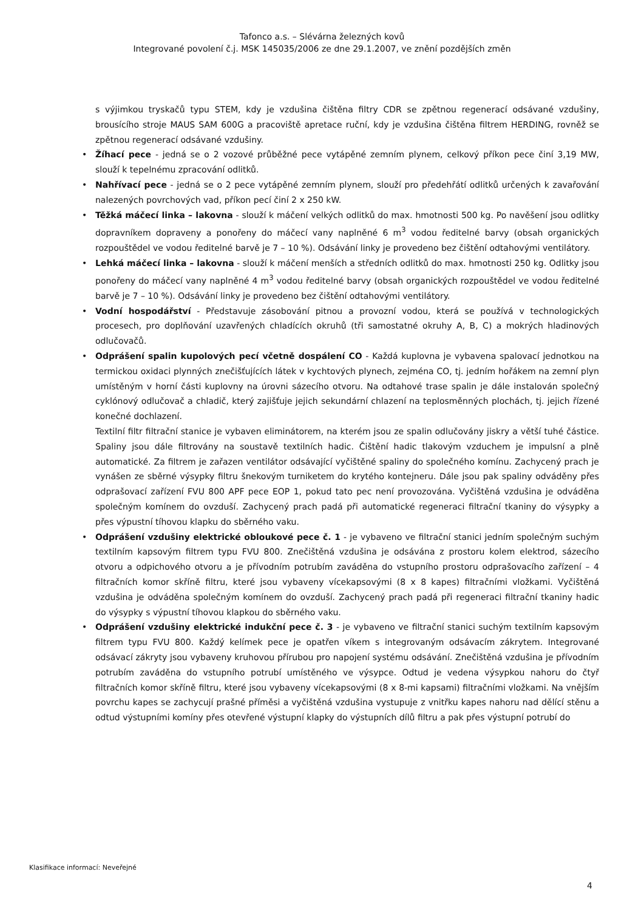Tafonco a.s. – Slévárna železných kovů
Integrované povolení č.j. MSK 145035/2006 ze dne 29.1.2007, ve znění pozdějších změn
s výjimkou tryskačů typu STEM, kdy je vzdušina čištěna filtry CDR se zpětnou regenerací odsávané vzdušiny, brousícího stroje MAUS SAM 600G a pracoviště apretace ruční, kdy je vzdušina čištěna filtrem HERDING, rovněž se zpětnou regenerací odsávané vzdušiny.
• Žíhací pece - jedná se o 2 vozové průběžné pece vytápěné zemním plynem, celkový příkon pece činí 3,19 MW, slouží k tepelnému zpracování odlitků.
• Nahřívací pece - jedná se o 2 pece vytápěné zemním plynem, slouží pro předehřátí odlitků určených k zavařování nalezených povrchových vad, příkon pecí činí 2 x 250 kW.
• Těžká máčecí linka – lakovna - slouží k máčení velkých odlitků do max. hmotnosti 500 kg. Po navěšení jsou odlitky dopravníkem dopraveny a ponořeny do máčecí vany naplněné 6 m<sup>3</sup> vodou ředitelné barvy (obsah organických rozpouštědel ve vodou ředitelné barvě je 7 – 10 %). Odsávání linky je provedeno bez čištění odtahovými ventilátory.
• Lehká máčecí linka – lakovna - slouží k máčení menších a středních odlitků do max. hmotnosti 250 kg. Odlitky jsou ponořeny do máčecí vany naplněné 4 m<sup>3</sup> vodou ředitelné barvy (obsah organických rozpouštědel ve vodou ředitelné barvě je 7 – 10 %). Odsávání linky je provedeno bez čištění odtahovými ventilátory.
• Vodní hospodářství - Představuje zásobování pitnou a provozní vodou, která se používá v technologických procesech, pro doplňování uzavřených chladících okruhů (tři samostatné okruhy A, B, C) a mokrých hladinových odlučovačů.
• Odprášení spalin kupolových pecí včetně dospálení CO - Každá kuplovna je vybavena spalovací jednotkou na termickou oxidaci plynných znečišťujících látek v kychtových plynech, zejména CO, tj. jedním hořákem na zemní plyn umístěným v horní části kuplovny na úrovni sázecího otvoru. Na odtahové trase spalin je dále instalován společný cyklónový odlučovač a chladič, který zajišťuje jejich sekundární chlazení na teplosměnných plochách, tj. jejich řízené konečné dochlazení.
Textilní filtr filtrační stanice je vybaven eliminátorem, na kterém jsou ze spalin odlučovány jiskry a větší tuhé částice. Spaliny jsou dále filtrovány na soustavě textilních hadic. Čištění hadic tlakovým vzduchem je impulsní a plně automatické. Za filtrem je zařazen ventilátor odsávající vyčištěné spaliny do společného komínu. Zachycený prach je vynášen ze sběrné výsypky filtru šnekovým turniketem do krytého kontejneru. Dále jsou pak spaliny odváděny přes odprašovací zařízení FVU 800 APF pece EOP 1, pokud tato pec není provozována. Vyčištěná vzdušina je odváděna společným komínem do ovzduší. Zachycený prach padá při automatické regeneraci filtrační tkaniny do výsypky a přes výpustní tíhovou klapku do sběrného vaku.
• Odprášení vzdušiny elektrické obloukové pece č. 1 - je vybaveno ve filtrační stanici jedním společným suchým textilním kapsovým filtrem typu FVU 800. Znečištěná vzdušina je odsávána z prostoru kolem elektrod, sázecího otvoru a odpichového otvoru a je přívodním potrubím zaváděna do vstupního prostoru odprašovacího zařízení – 4 filtračních komor skříně filtru, které jsou vybaveny vícekapsovými (8 x 8 kapes) filtračními vložkami. Vyčištěná vzdušina je odváděna společným komínem do ovzduší. Zachycený prach padá při regeneraci filtrační tkaniny hadic do výsypky s výpustní tíhovou klapkou do sběrného vaku.
• Odprášení vzdušiny elektrické indukční pece č. 3 - je vybaveno ve filtrační stanici suchým textilním kapsovým filtrem typu FVU 800. Každý kelímek pece je opatřen víkem s integrovaným odsávacím zákrytem. Integrované odsávací zákryty jsou vybaveny kruhovou přírubou pro napojení systému odsávání. Znečištěná vzdušina je přívodním potrubím zaváděna do vstupního potrubí umístěného ve výsypce. Odtud je vedena výsypkou nahoru do čtyř filtračních komor skříně filtru, které jsou vybaveny vícekapsovými (8 x 8-mi kapsami) filtračními vložkami. Na vnějším povrchu kapes se zachycují prašné příměsi a vyčištěná vzdušina vystupuje z vnitřku kapes nahoru nad dělící stěnu a odtud výstupními komíny přes otevřené výstupní klapky do výstupních dílů filtru a pak přes výstupní potrubí do
Klasifikace informací: Neveřejné
4